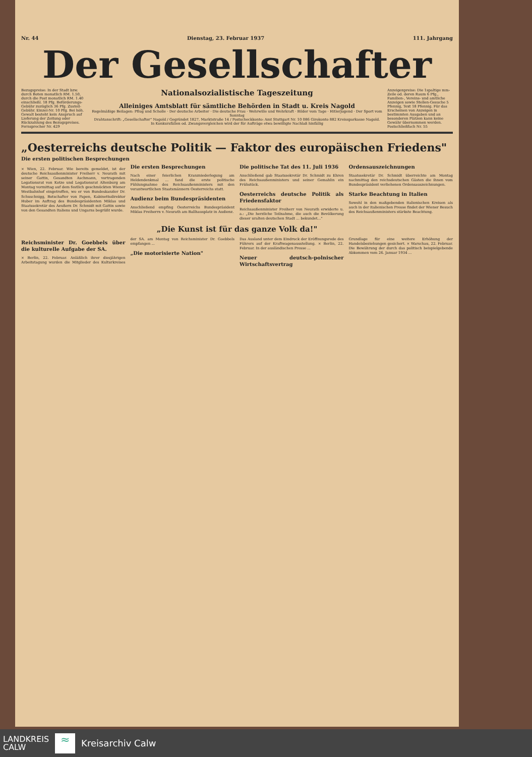Nr. 44 Dienstag, 23. Februar 1937 111. Jahrgang
Der Gesellschafter
Bezugspreise: In der Stadt bzw. durch Boten monatlich RM. 1.50, durch die Post monatlich RM. 1.40 einschließl. 18 Pfg. Beförderungs-Gebühr zuzüglich 36 Pfg. Zustell-Gebühr. Einzel-Nr. 10 Pfg. Bei höh. Gewalt besteht kein Anspruch auf Lieferung der Zeitung oder Rückzahlung des Bezugspreises.
Fernsprecher Nr. 429
Nationalsozialistische Tageszeitung
Alleiniges Amtsblatt für sämtliche Behörden in Stadt u. Kreis Nagold
Regelmäßige Beilagen: Pflug und Scholle · Der deutsche Arbeiter · Die deutsche Frau · Wehrwille und Wehrkraft · Bilder vom Tage · Hitlerjugend · Der Sport vom Sonntag
Drahtanschrift: „Gesellschafter" Nagold / Gegründet 1827, Marktstraße 14 / Postscheckkonto: Amt Stuttgart Nr. 10 086 Girokonto 882 Kreissparkasse Nagold. In Konkursfällen od. Zwangsvergleichen wird der für Aufträge etwa bewilligte Nachlaß hinfällig
Anzeigenpreise: Die 1spaltige mm-Zeile od. deren Raum 6 Pfg., Familien-, Vereins- und amtliche Anzeigen sowie Stellen-Gesuche 5 Pfennig, Text 18 Pfennig. Für das Erscheinen von Anzeigen in bestimmten Ausgaben und an besonderen Plätzen kann keine Gewähr übernommen werden.
Postschließfach Nr. 55
„Oesterreichs deutsche Politik — Faktor des europäischen Friedens"
Die ersten politischen Besprechungen
× Wien, 22. Februar. Wie bereits gemeldet, ist der deutsche Reichsaußenminister Freiherr v. Neurath mit seiner Gattin, Gesandten Aschmann, vortragenden Legationsrat von Kotze und Legationsrat Altenburg am Montag vormittag auf dem festlich geschmückten Wiener Westbahnhof eingetroffen, wo er von Bundeskanzler Dr. Schuschnigg, Botschafter von Papen, Kabinettsdirektor Huber im Auftrag des Bundespräsidenten Miklas und Staatssekretär des Aeußern Dr. Schmidt mit Gattin sowie von den Gesandten Italiens und Ungarns begrüßt wurde.
Die ersten Besprechungen
Nach einer feierlichen Kranzniederlegung am Heldendenkmal ... fand die erste politische Fühlungnahme des Reichsaußenministers mit den verantwortlichen Staatsmännern Oesterreichs statt.
Audienz beim Bundespräsidenten
Anschließend empfing Oesterreichs Bundespräsident Miklas Freiherrn v. Neurath am Ballhausplatz in Audienz.
Die politische Tat des 11. Juli 1936
Anschließend gab Staatssekretär Dr. Schmidt zu Ehren des Reichsaußenministers und seiner Gemahlin ein Frühstück.
Oesterreichs deutsche Politik als Friedensfaktor
Reichsaußenminister Freiherr von Neurath erwiderte u. a.: „Die herzliche Teilnahme, die auch die Bevölkerung dieser uralten deutschen Stadt ... bekundet..."
Ordensauszeichnungen
Staatssekretär Dr. Schmidt überreichte am Montag nachmittag den reichsdeutschen Gästen die ihnen vom Bundespräsident verliehenen Ordensauszeichnungen.
Starke Beachtung in Italien
Sowohl in den maßgebenden italienischen Kreisen als auch in der italienischen Presse findet der Wiener Besuch des Reichsaußenministers stärkste Beachtung.
„Die Kunst ist für das ganze Volk da!"
Reichsminister Dr. Goebbels über die kulturelle Aufgabe der SA.
× Berlin, 22. Februar. Anläßlich ihrer diesjährigen Arbeitstagung wurden die Mitglieder des Kulturkreises der SA. am Montag von Reichsminister Dr. Goebbels empfangen ...
„Die motorisierte Nation"
Das Ausland unter dem Eindruck der Eröffnungsrede des Führers auf der Kraftwagenausstellung. × Berlin, 22. Februar. In der ausländischen Presse ...
Neuer deutsch-polnischer Wirtschaftsvertrag
Grundlage für eine weitere Erhöhung der Handelsbeziehungen gesichert. × Warschau, 22. Februar. Die Bewährung der durch das politisch beispielgebende Abkommen vom 26. Januar 1934 ...
LANDKREIS
CALW
≈
Kreisarchiv Calw